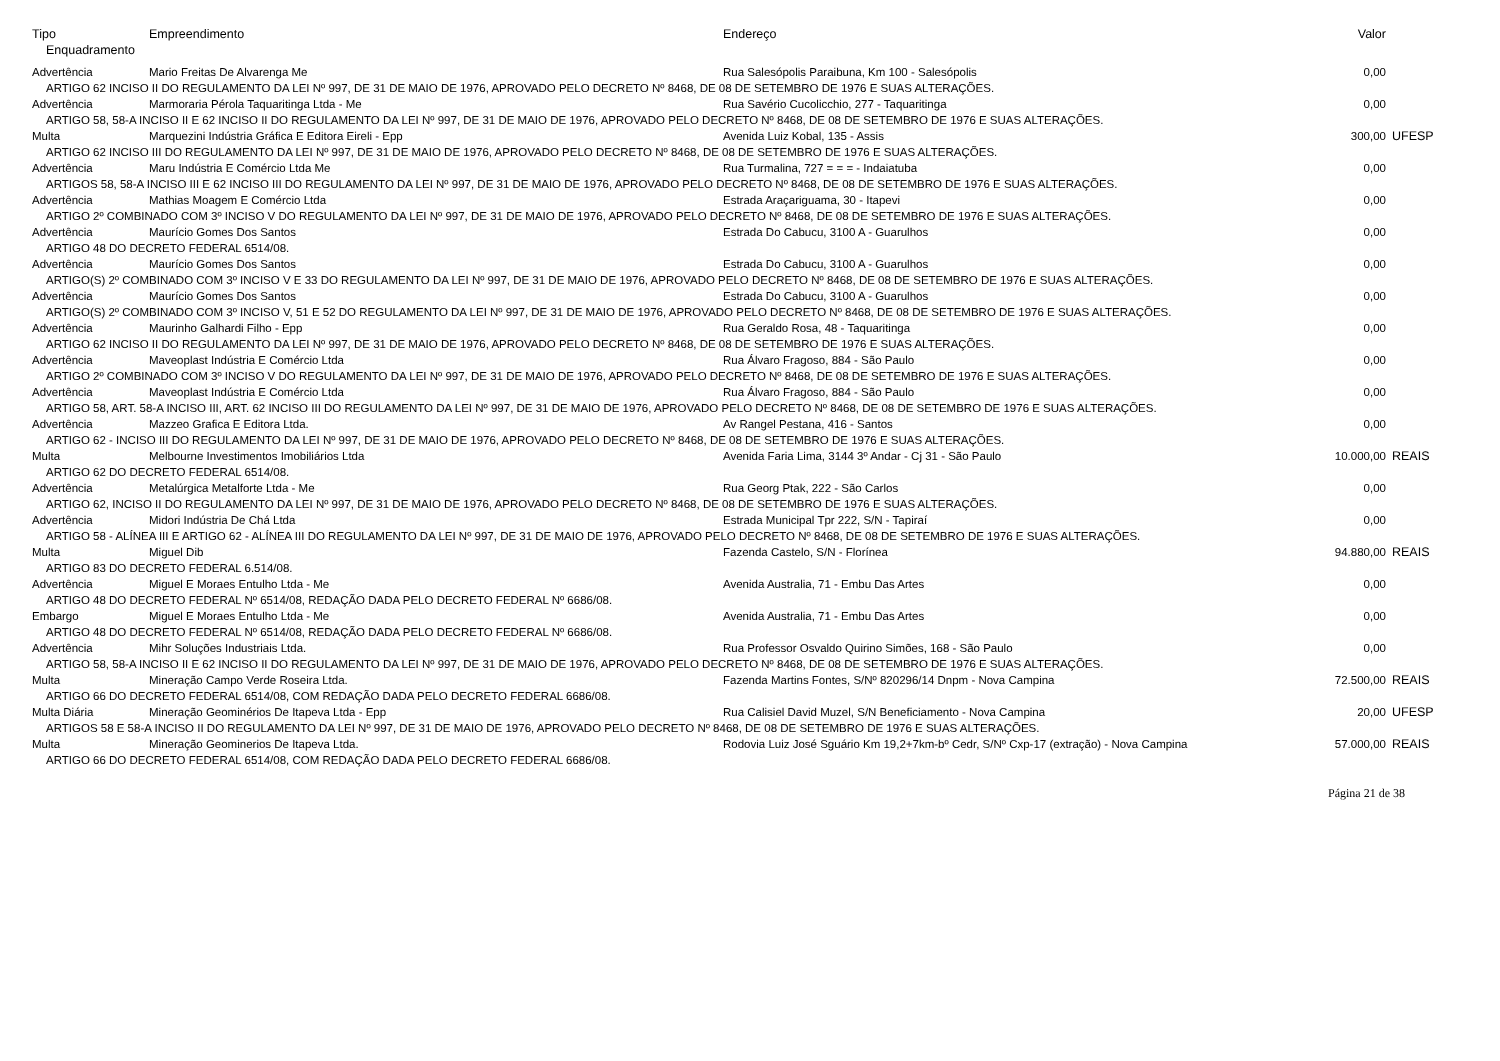| Tipo | Empreendimento | Endereço | Valor | |
| --- | --- | --- | --- | --- |
| Enquadramento | | | | |
| Advertência | Mario Freitas De Alvarenga Me | Rua Salesópolis Paraibuna, Km 100 - Salesópolis | 0,00 | |
| ARTIGO 62 INCISO II DO REGULAMENTO DA LEI Nº 997, DE 31 DE MAIO DE 1976, APROVADO PELO DECRETO Nº 8468, DE 08 DE SETEMBRO DE 1976 E SUAS ALTERAÇÕES. | | | | |
| Advertência | Marmoraria Pérola Taquaritinga Ltda - Me | Rua Savério Cucolicchio, 277 - Taquaritinga | 0,00 | |
| ARTIGO 58, 58-A INCISO II E 62 INCISO II DO REGULAMENTO DA LEI Nº 997, DE 31 DE MAIO DE 1976, APROVADO PELO DECRETO Nº 8468, DE 08 DE SETEMBRO DE 1976 E SUAS ALTERAÇÕES. | | | | |
| Multa | Marquezini Indústria Gráfica E Editora Eireli - Epp | Avenida Luiz Kobal, 135 - Assis | 300,00 | UFESP |
| ARTIGO 62 INCISO III DO REGULAMENTO DA LEI Nº 997, DE 31 DE MAIO DE 1976, APROVADO PELO DECRETO Nº 8468, DE 08 DE SETEMBRO DE 1976 E SUAS ALTERAÇÕES. | | | | |
| Advertência | Maru Indústria E Comércio Ltda Me | Rua Turmalina, 727 = = = - Indaiatuba | 0,00 | |
| ARTIGOS 58, 58-A INCISO III E 62 INCISO III DO REGULAMENTO DA LEI Nº 997, DE 31 DE MAIO DE 1976, APROVADO PELO DECRETO Nº 8468, DE 08 DE SETEMBRO DE 1976 E SUAS ALTERAÇÕES. | | | | |
| Advertência | Mathias Moagem E Comércio Ltda | Estrada Araçariguama, 30 - Itapevi | 0,00 | |
| ARTIGO 2º COMBINADO COM 3º INCISO V DO REGULAMENTO DA LEI Nº 997, DE 31 DE MAIO DE 1976, APROVADO PELO DECRETO Nº 8468, DE 08 DE SETEMBRO DE 1976 E SUAS ALTERAÇÕES. | | | | |
| Advertência | Maurício Gomes Dos Santos | Estrada Do Cabucu, 3100 A - Guarulhos | 0,00 | |
| ARTIGO 48 DO DECRETO FEDERAL 6514/08. | | | | |
| Advertência | Maurício Gomes Dos Santos | Estrada Do Cabucu, 3100 A - Guarulhos | 0,00 | |
| ARTIGO(S) 2º COMBINADO COM 3º INCISO V E 33 DO REGULAMENTO DA LEI Nº 997, DE 31 DE MAIO DE 1976, APROVADO PELO DECRETO Nº 8468, DE 08 DE SETEMBRO DE 1976 E SUAS ALTERAÇÕES. | | | | |
| Advertência | Maurício Gomes Dos Santos | Estrada Do Cabucu, 3100 A - Guarulhos | 0,00 | |
| ARTIGO(S) 2º COMBINADO COM 3º INCISO V, 51 E 52 DO REGULAMENTO DA LEI Nº 997, DE 31 DE MAIO DE 1976, APROVADO PELO DECRETO Nº 8468, DE 08 DE SETEMBRO DE 1976 E SUAS ALTERAÇÕES. | | | | |
| Advertência | Maurinho Galhardi Filho - Epp | Rua Geraldo Rosa, 48 - Taquaritinga | 0,00 | |
| ARTIGO 62 INCISO II DO REGULAMENTO DA LEI Nº 997, DE 31 DE MAIO DE 1976, APROVADO PELO DECRETO Nº 8468, DE 08 DE SETEMBRO DE 1976 E SUAS ALTERAÇÕES. | | | | |
| Advertência | Maveoplast Indústria E Comércio Ltda | Rua Álvaro Fragoso, 884 - São Paulo | 0,00 | |
| ARTIGO 2º COMBINADO COM 3º INCISO V DO REGULAMENTO DA LEI Nº 997, DE 31 DE MAIO DE 1976, APROVADO PELO DECRETO Nº 8468, DE 08 DE SETEMBRO DE 1976 E SUAS ALTERAÇÕES. | | | | |
| Advertência | Maveoplast Indústria E Comércio Ltda | Rua Álvaro Fragoso, 884 - São Paulo | 0,00 | |
| ARTIGO 58, ART. 58-A INCISO III, ART. 62 INCISO III DO REGULAMENTO DA LEI Nº 997, DE 31 DE MAIO DE 1976, APROVADO PELO DECRETO Nº 8468, DE 08 DE SETEMBRO DE 1976 E SUAS ALTERAÇÕES. | | | | |
| Advertência | Mazzeo Grafica E Editora Ltda. | Av Rangel Pestana, 416 - Santos | 0,00 | |
| ARTIGO 62 - INCISO III DO REGULAMENTO DA LEI Nº 997, DE 31 DE MAIO DE 1976, APROVADO PELO DECRETO Nº 8468, DE 08 DE SETEMBRO DE 1976 E SUAS ALTERAÇÕES. | | | | |
| Multa | Melbourne Investimentos Imobiliários Ltda | Avenida Faria Lima, 3144 3º Andar - Cj 31 - São Paulo | 10.000,00 | REAIS |
| ARTIGO 62 DO DECRETO FEDERAL 6514/08. | | | | |
| Advertência | Metalúrgica Metalforte Ltda - Me | Rua Georg Ptak, 222 - São Carlos | 0,00 | |
| ARTIGO 62, INCISO II DO REGULAMENTO DA LEI Nº 997, DE 31 DE MAIO DE 1976, APROVADO PELO DECRETO Nº 8468, DE 08 DE SETEMBRO DE 1976 E SUAS ALTERAÇÕES. | | | | |
| Advertência | Midori Indústria De Chá Ltda | Estrada Municipal Tpr 222, S/N - Tapiraí | 0,00 | |
| ARTIGO 58 - ALÍNEA III E ARTIGO 62 - ALÍNEA III DO REGULAMENTO DA LEI Nº 997, DE 31 DE MAIO DE 1976, APROVADO PELO DECRETO Nº 8468, DE 08 DE SETEMBRO DE 1976 E SUAS ALTERAÇÕES. | | | | |
| Multa | Miguel Dib | Fazenda Castelo, S/N - Florínea | 94.880,00 | REAIS |
| ARTIGO 83 DO DECRETO FEDERAL 6.514/08. | | | | |
| Advertência | Miguel E Moraes Entulho Ltda - Me | Avenida Australia, 71 - Embu Das Artes | 0,00 | |
| ARTIGO 48 DO DECRETO FEDERAL Nº 6514/08, REDAÇÃO DADA PELO DECRETO FEDERAL Nº 6686/08. | | | | |
| Embargo | Miguel E Moraes Entulho Ltda - Me | Avenida Australia, 71 - Embu Das Artes | 0,00 | |
| ARTIGO 48 DO DECRETO FEDERAL Nº 6514/08, REDAÇÃO DADA PELO DECRETO FEDERAL Nº 6686/08. | | | | |
| Advertência | Mihr Soluções Industriais Ltda. | Rua Professor Osvaldo Quirino Simões, 168 - São Paulo | 0,00 | |
| ARTIGO 58, 58-A INCISO II E 62 INCISO II DO REGULAMENTO DA LEI Nº 997, DE 31 DE MAIO DE 1976, APROVADO PELO DECRETO Nº 8468, DE 08 DE SETEMBRO DE 1976 E SUAS ALTERAÇÕES. | | | | |
| Multa | Mineração Campo Verde Roseira Ltda. | Fazenda Martins Fontes, S/Nº 820296/14 Dnpm - Nova Campina | 72.500,00 | REAIS |
| ARTIGO 66 DO DECRETO FEDERAL 6514/08, COM REDAÇÃO DADA PELO DECRETO FEDERAL 6686/08. | | | | |
| Multa Diária | Mineração Geominérios De Itapeva Ltda - Epp | Rua Calisiel David Muzel, S/N Beneficiamento - Nova Campina | 20,00 | UFESP |
| ARTIGOS 58 E 58-A INCISO II DO REGULAMENTO DA LEI Nº 997, DE 31 DE MAIO DE 1976, APROVADO PELO DECRETO Nº 8468, DE 08 DE SETEMBRO DE 1976 E SUAS ALTERAÇÕES. | | | | |
| Multa | Mineração Geominerios De Itapeva Ltda. | Rodovia Luiz José Sguário Km 19,2+7km-bº Cedr, S/Nº Cxp-17 (extração) - Nova Campina | 57.000,00 | REAIS |
| ARTIGO 66 DO DECRETO FEDERAL 6514/08, COM REDAÇÃO DADA PELO DECRETO FEDERAL 6686/08. | | | | |
Página 21 de 38